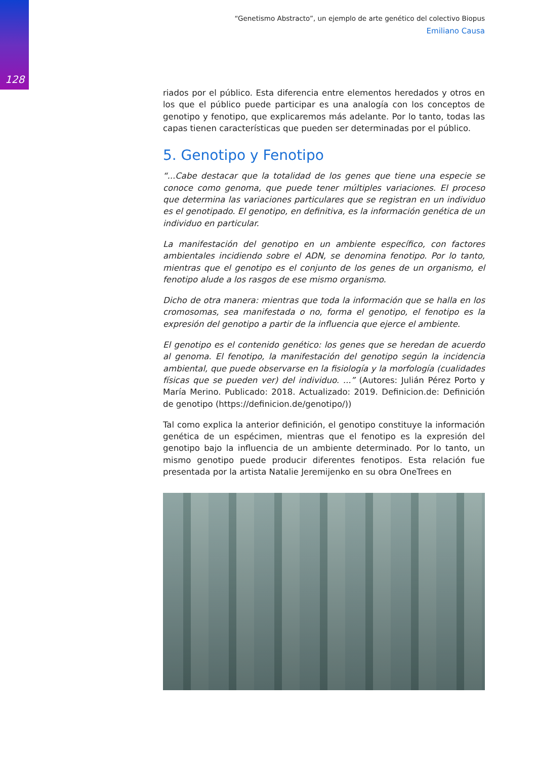128
“Genetismo Abstracto”, un ejemplo de arte genético del colectivo Biopus
Emiliano Causa
riados por el público. Esta diferencia entre elementos heredados y otros en los que el público puede participar es una analogía con los conceptos de genotipo y fenotipo, que explicaremos más adelante. Por lo tanto, todas las capas tienen características que pueden ser determinadas por el público.
5. Genotipo y Fenotipo
“...Cabe destacar que la totalidad de los genes que tiene una especie se conoce como genoma, que puede tener múltiples variaciones. El proceso que determina las variaciones particulares que se registran en un individuo es el genotipado. El genotipo, en definitiva, es la información genética de un individuo en particular.
La manifestación del genotipo en un ambiente específico, con factores ambientales incidiendo sobre el ADN, se denomina fenotipo. Por lo tanto, mientras que el genotipo es el conjunto de los genes de un organismo, el fenotipo alude a los rasgos de ese mismo organismo.
Dicho de otra manera: mientras que toda la información que se halla en los cromosomas, sea manifestada o no, forma el genotipo, el fenotipo es la expresión del genotipo a partir de la influencia que ejerce el ambiente.
El genotipo es el contenido genético: los genes que se heredan de acuerdo al genoma. El fenotipo, la manifestación del genotipo según la incidencia ambiental, que puede observarse en la fisiología y la morfología (cualidades físicas que se pueden ver) del individuo. ...” (Autores: Julián Pérez Porto y María Merino. Publicado: 2018. Actualizado: 2019. Definicion.de: Definición de genotipo (https://definicion.de/genotipo/))
Tal como explica la anterior definición, el genotipo constituye la información genética de un espécimen, mientras que el fenotipo es la expresión del genotipo bajo la influencia de un ambiente determinado. Por lo tanto, un mismo genotipo puede producir diferentes fenotipos. Esta relación fue presentada por la artista Natalie Jeremijenko en su obra OneTrees en